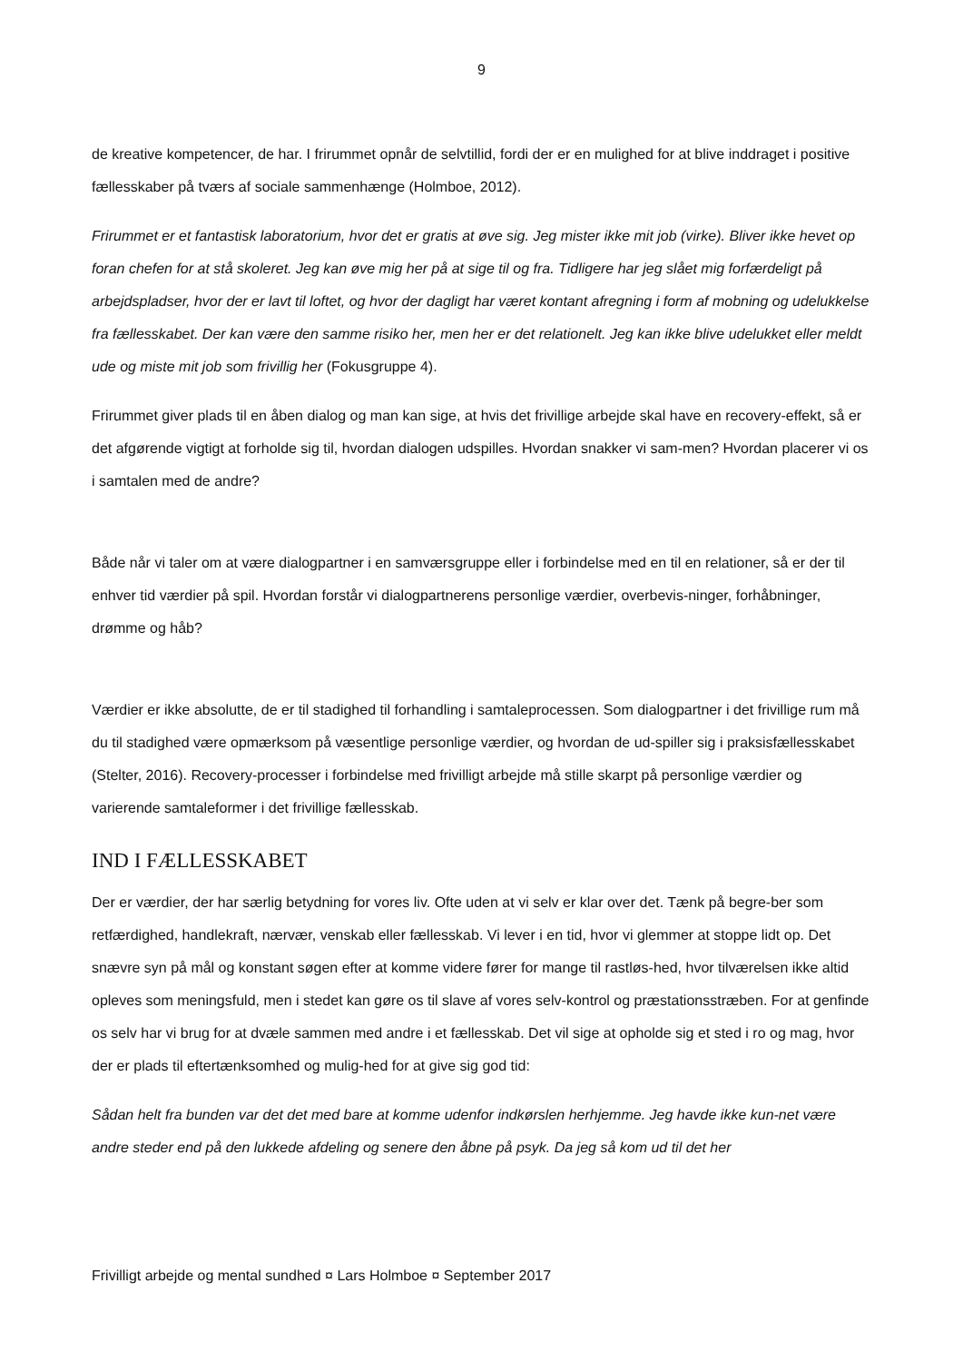9
de kreative kompetencer, de har. I frirummet opnår de selvtillid, fordi der er en mulighed for at blive inddraget i positive fællesskaber på tværs af sociale sammenhænge (Holmboe, 2012).
Frirummet er et fantastisk laboratorium, hvor det er gratis at øve sig. Jeg mister ikke mit job (virke). Bliver ikke hevet op foran chefen for at stå skoleret. Jeg kan øve mig her på at sige til og fra. Tidligere har jeg slået mig forfærdeligt på arbejdspladser, hvor der er lavt til loftet, og hvor der dagligt har været kontant afregning i form af mobning og udelukkelse fra fællesskabet. Der kan være den samme risiko her, men her er det relationelt. Jeg kan ikke blive udelukket eller meldt ude og miste mit job som frivillig her (Fokusgruppe 4).
Frirummet giver plads til en åben dialog og man kan sige, at hvis det frivillige arbejde skal have en recovery-effekt, så er det afgørende vigtigt at forholde sig til, hvordan dialogen udspilles. Hvordan snakker vi sam-men? Hvordan placerer vi os i samtalen med de andre?
Både når vi taler om at være dialogpartner i en samværsgruppe eller i forbindelse med en til en relationer, så er der til enhver tid værdier på spil. Hvordan forstår vi dialogpartnerens personlige værdier, overbevis-ninger, forhåbninger, drømme og håb?
Værdier er ikke absolutte, de er til stadighed til forhandling i samtaleprocessen. Som dialogpartner i det frivillige rum må du til stadighed være opmærksom på væsentlige personlige værdier, og hvordan de ud-spiller sig i praksisfællesskabet (Stelter, 2016). Recovery-processer i forbindelse med frivilligt arbejde må stille skarpt på personlige værdier og varierende samtaleformer i det frivillige fællesskab.
IND I FÆLLESSKABET
Der er værdier, der har særlig betydning for vores liv. Ofte uden at vi selv er klar over det. Tænk på begre-ber som retfærdighed, handlekraft, nærvær, venskab eller fællesskab. Vi lever i en tid, hvor vi glemmer at stoppe lidt op. Det snævre syn på mål og konstant søgen efter at komme videre fører for mange til rastløs-hed, hvor tilværelsen ikke altid opleves som meningsfuld, men i stedet kan gøre os til slave af vores selv-kontrol og præstationsstræben. For at genfinde os selv har vi brug for at dvæle sammen med andre i et fællesskab. Det vil sige at opholde sig et sted i ro og mag, hvor der er plads til eftertænksomhed og mulig-hed for at give sig god tid:
Sådan helt fra bunden var det det med bare at komme udenfor indkørslen herhjemme. Jeg havde ikke kun-net være andre steder end på den lukkede afdeling og senere den åbne på psyk. Da jeg så kom ud til det her
Frivilligt arbejde og mental sundhed ¤ Lars Holmboe ¤ September 2017